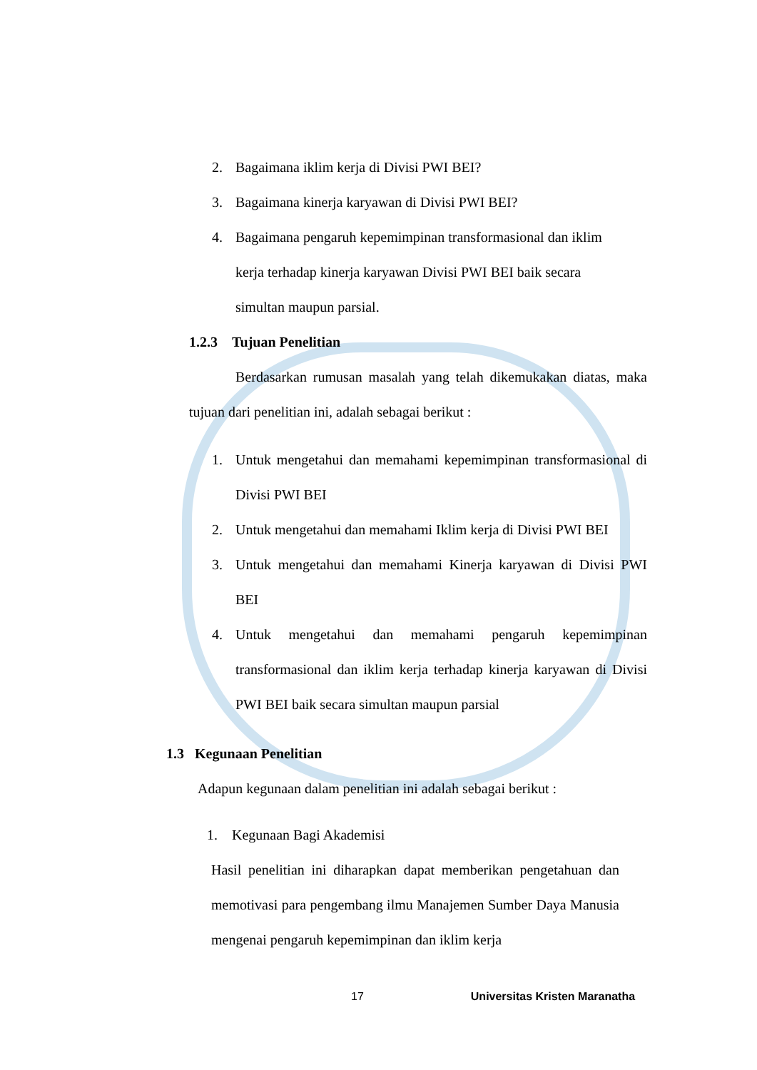2. Bagaimana iklim kerja di Divisi PWI BEI?
3. Bagaimana kinerja karyawan di Divisi PWI BEI?
4. Bagaimana pengaruh kepemimpinan transformasional dan iklim
kerja terhadap kinerja karyawan Divisi PWI BEI baik secara
simultan maupun parsial.
1.2.3 Tujuan Penelitian
Berdasarkan rumusan masalah yang telah dikemukakan diatas, maka tujuan dari penelitian ini, adalah sebagai berikut :
1. Untuk mengetahui dan memahami kepemimpinan transformasional di Divisi PWI BEI
2. Untuk mengetahui dan memahami Iklim kerja di Divisi PWI BEI
3. Untuk mengetahui dan memahami Kinerja karyawan di Divisi PWI BEI
4. Untuk mengetahui dan memahami pengaruh kepemimpinan transformasional dan iklim kerja terhadap kinerja karyawan di Divisi PWI BEI baik secara simultan maupun parsial
1.3 Kegunaan Penelitian
Adapun kegunaan dalam penelitian ini adalah sebagai berikut :
1. Kegunaan Bagi Akademisi
Hasil penelitian ini diharapkan dapat memberikan pengetahuan dan memotivasi para pengembang ilmu Manajemen Sumber Daya Manusia mengenai pengaruh kepemimpinan dan iklim kerja
17 Universitas Kristen Maranatha